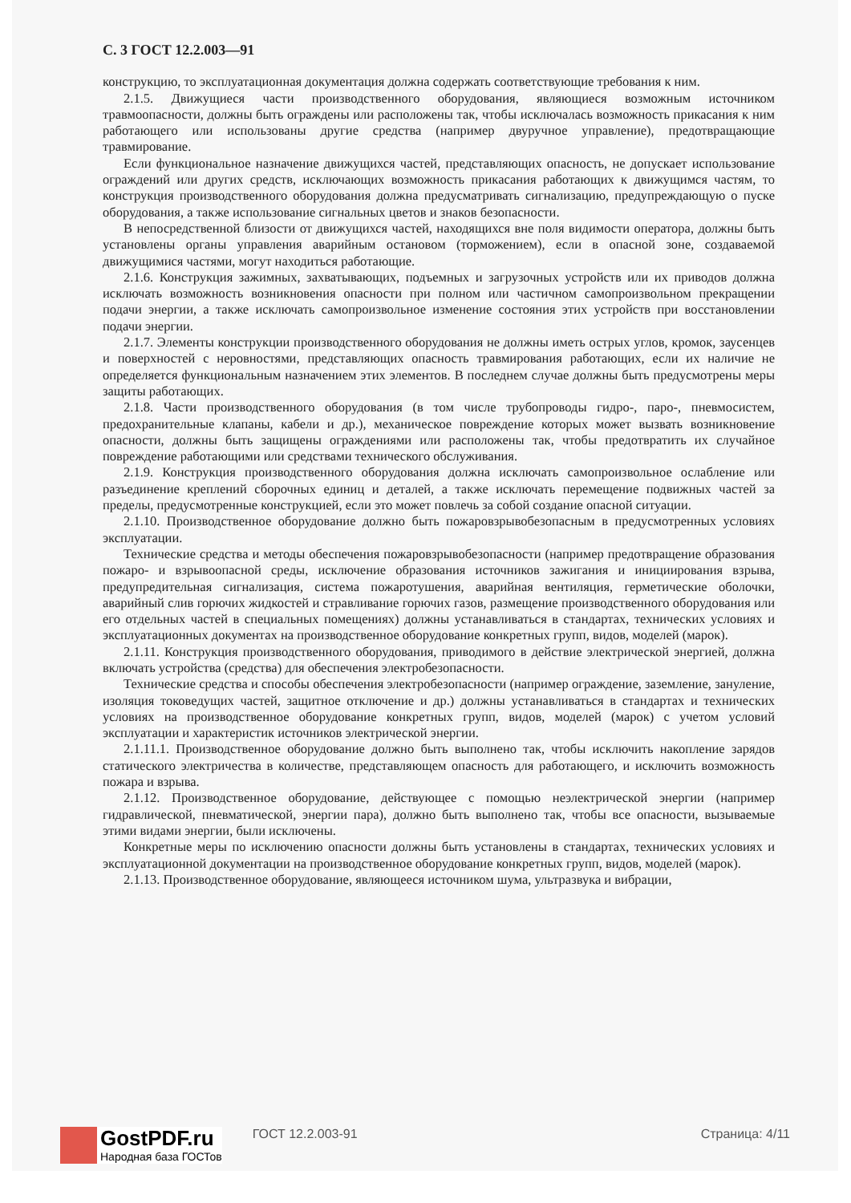С. 3 ГОСТ 12.2.003—91
конструкцию, то эксплуатационная документация должна содержать соответствующие требования к ним.
2.1.5. Движущиеся части производственного оборудования, являющиеся возможным источником травмоопасности, должны быть ограждены или расположены так, чтобы исключалась возможность прикасания к ним работающего или использованы другие средства (например двуручное управление), предотвращающие травмирование.
Если функциональное назначение движущихся частей, представляющих опасность, не допускает использование ограждений или других средств, исключающих возможность прикасания работающих к движущимся частям, то конструкция производственного оборудования должна предусматривать сигнализацию, предупреждающую о пуске оборудования, а также использование сигнальных цветов и знаков безопасности.
В непосредственной близости от движущихся частей, находящихся вне поля видимости оператора, должны быть установлены органы управления аварийным остановом (торможением), если в опасной зоне, создаваемой движущимися частями, могут находиться работающие.
2.1.6. Конструкция зажимных, захватывающих, подъемных и загрузочных устройств или их приводов должна исключать возможность возникновения опасности при полном или частичном самопроизвольном прекращении подачи энергии, а также исключать самопроизвольное изменение состояния этих устройств при восстановлении подачи энергии.
2.1.7. Элементы конструкции производственного оборудования не должны иметь острых углов, кромок, заусенцев и поверхностей с неровностями, представляющих опасность травмирования работающих, если их наличие не определяется функциональным назначением этих элементов. В последнем случае должны быть предусмотрены меры защиты работающих.
2.1.8. Части производственного оборудования (в том числе трубопроводы гидро-, паро-, пневмосистем, предохранительные клапаны, кабели и др.), механическое повреждение которых может вызвать возникновение опасности, должны быть защищены ограждениями или расположены так, чтобы предотвратить их случайное повреждение работающими или средствами технического обслуживания.
2.1.9. Конструкция производственного оборудования должна исключать самопроизвольное ослабление или разъединение креплений сборочных единиц и деталей, а также исключать перемещение подвижных частей за пределы, предусмотренные конструкцией, если это может повлечь за собой создание опасной ситуации.
2.1.10. Производственное оборудование должно быть пожаровзрывобезопасным в предусмотренных условиях эксплуатации.
Технические средства и методы обеспечения пожаровзрывобезопасности (например предотвращение образования пожаро- и взрывоопасной среды, исключение образования источников зажигания и инициирования взрыва, предупредительная сигнализация, система пожаротушения, аварийная вентиляция, герметические оболочки, аварийный слив горючих жидкостей и стравливание горючих газов, размещение производственного оборудования или его отдельных частей в специальных помещениях) должны устанавливаться в стандартах, технических условиях и эксплуатационных документах на производственное оборудование конкретных групп, видов, моделей (марок).
2.1.11. Конструкция производственного оборудования, приводимого в действие электрической энергией, должна включать устройства (средства) для обеспечения электробезопасности.
Технические средства и способы обеспечения электробезопасности (например ограждение, заземление, зануление, изоляция токоведущих частей, защитное отключение и др.) должны устанавливаться в стандартах и технических условиях на производственное оборудование конкретных групп, видов, моделей (марок) с учетом условий эксплуатации и характеристик источников электрической энергии.
2.1.11.1. Производственное оборудование должно быть выполнено так, чтобы исключить накопление зарядов статического электричества в количестве, представляющем опасность для работающего, и исключить возможность пожара и взрыва.
2.1.12. Производственное оборудование, действующее с помощью неэлектрической энергии (например гидравлической, пневматической, энергии пара), должно быть выполнено так, чтобы все опасности, вызываемые этими видами энергии, были исключены.
Конкретные меры по исключению опасности должны быть установлены в стандартах, технических условиях и эксплуатационной документации на производственное оборудование конкретных групп, видов, моделей (марок).
2.1.13. Производственное оборудование, являющееся источником шума, ультразвука и вибрации,
GostPDF.ru
Народная база ГОСТов
ГОСТ 12.2.003-91 Страница: 4/11